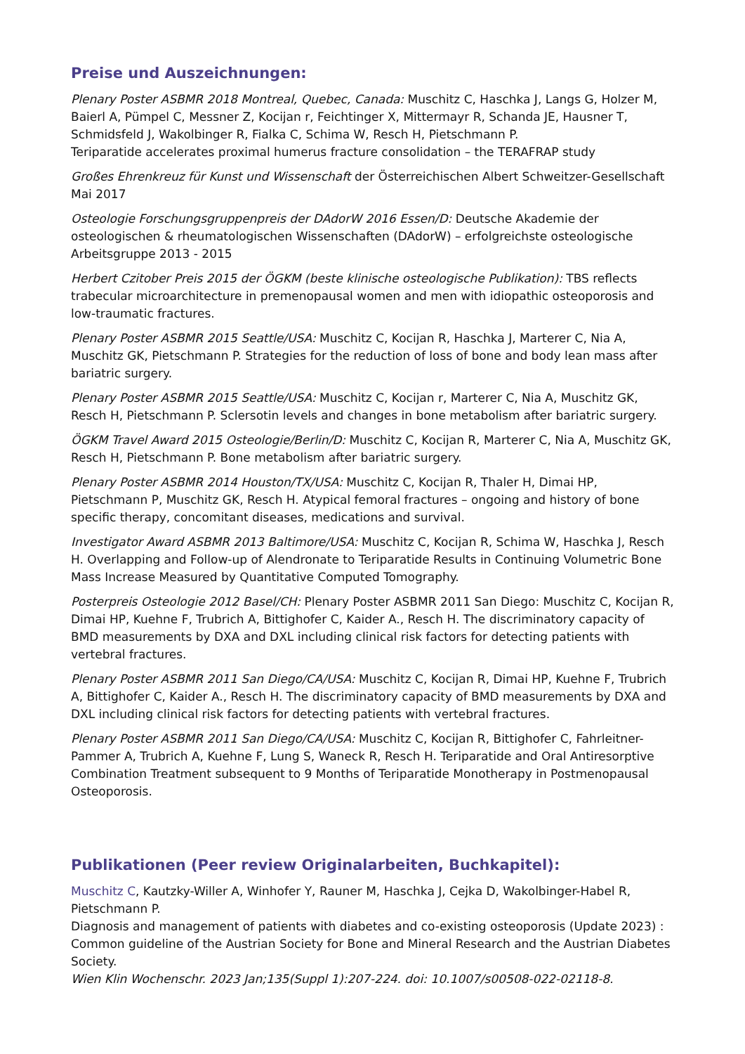Preise und Auszeichnungen:
Plenary Poster ASBMR 2018 Montreal, Quebec, Canada: Muschitz C, Haschka J, Langs G, Holzer M, Baierl A, Pümpel C, Messner Z, Kocijan r, Feichtinger X, Mittermayr R, Schanda JE, Hausner T, Schmidsfeld J, Wakolbinger R, Fialka C, Schima W, Resch H, Pietschmann P.
Teriparatide accelerates proximal humerus fracture consolidation – the TERAFRAP study
Großes Ehrenkreuz für Kunst und Wissenschaft der Österreichischen Albert Schweitzer-Gesellschaft
Mai 2017
Osteologie Forschungsgruppenpreis der DAdorW 2016 Essen/D: Deutsche Akademie der osteologischen & rheumatologischen Wissenschaften (DAdorW) – erfolgreichste osteologische Arbeitsgruppe 2013 - 2015
Herbert Czitober Preis 2015 der ÖGKM (beste klinische osteologische Publikation): TBS reflects trabecular microarchitecture in premenopausal women and men with idiopathic osteoporosis and low-traumatic fractures.
Plenary Poster ASBMR 2015 Seattle/USA: Muschitz C, Kocijan R, Haschka J, Marterer C, Nia A, Muschitz GK, Pietschmann P. Strategies for the reduction of loss of bone and body lean mass after bariatric surgery.
Plenary Poster ASBMR 2015 Seattle/USA: Muschitz C, Kocijan r, Marterer C, Nia A, Muschitz GK, Resch H, Pietschmann P. Sclersotin levels and changes in bone metabolism after bariatric surgery.
ÖGKM Travel Award 2015 Osteologie/Berlin/D: Muschitz C, Kocijan R, Marterer C, Nia A, Muschitz GK, Resch H, Pietschmann P. Bone metabolism after bariatric surgery.
Plenary Poster ASBMR 2014 Houston/TX/USA: Muschitz C, Kocijan R, Thaler H, Dimai HP, Pietschmann P, Muschitz GK, Resch H. Atypical femoral fractures – ongoing and history of bone specific therapy, concomitant diseases, medications and survival.
Investigator Award ASBMR 2013 Baltimore/USA: Muschitz C, Kocijan R, Schima W, Haschka J, Resch H. Overlapping and Follow-up of Alendronate to Teriparatide Results in Continuing Volumetric Bone Mass Increase Measured by Quantitative Computed Tomography.
Posterpreis Osteologie 2012 Basel/CH: Plenary Poster ASBMR 2011 San Diego: Muschitz C, Kocijan R, Dimai HP, Kuehne F, Trubrich A, Bittighofer C, Kaider A., Resch H. The discriminatory capacity of BMD measurements by DXA and DXL including clinical risk factors for detecting patients with vertebral fractures.
Plenary Poster ASBMR 2011 San Diego/CA/USA: Muschitz C, Kocijan R, Dimai HP, Kuehne F, Trubrich A, Bittighofer C, Kaider A., Resch H. The discriminatory capacity of BMD measurements by DXA and DXL including clinical risk factors for detecting patients with vertebral fractures.
Plenary Poster ASBMR 2011 San Diego/CA/USA: Muschitz C, Kocijan R, Bittighofer C, Fahrleitner- Pammer A, Trubrich A, Kuehne F, Lung S, Waneck R, Resch H. Teriparatide and Oral Antiresorptive Combination Treatment subsequent to 9 Months of Teriparatide Monotherapy in Postmenopausal Osteoporosis.
Publikationen (Peer review Originalarbeiten, Buchkapitel):
Muschitz C, Kautzky-Willer A, Winhofer Y, Rauner M, Haschka J, Cejka D, Wakolbinger-Habel R, Pietschmann P.
Diagnosis and management of patients with diabetes and co-existing osteoporosis (Update 2023) : Common guideline of the Austrian Society for Bone and Mineral Research and the Austrian Diabetes Society.
Wien Klin Wochenschr. 2023 Jan;135(Suppl 1):207-224. doi: 10.1007/s00508-022-02118-8.